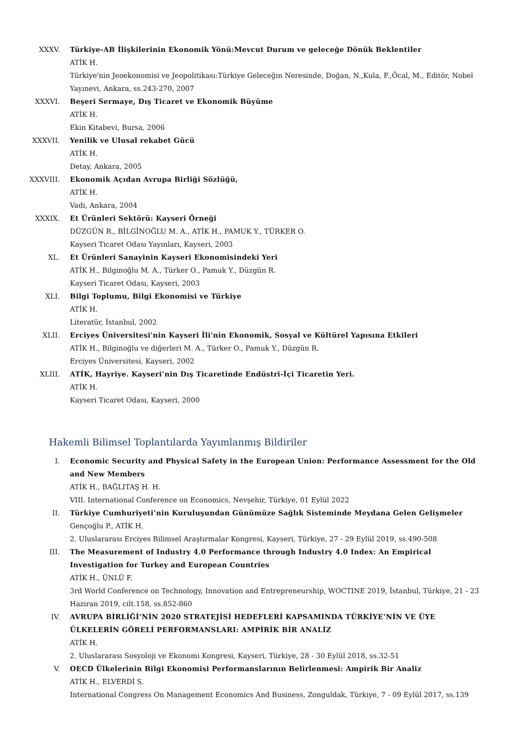XXXV. Türkiye-AB İlişkilerinin Ekonomik Yönü:Mevcut Durum ve geleceğe Dönük Beklentiler
ATİK H.
Türkiye'nin Jeoekonomisi ve Jeopolitikası:Türkiye Geleceğin Neresinde, Doğan, N.,Kula, F.,Öcal, M., Editör, Nobel Yayınevi, Ankara, ss.243-270, 2007
XXXVI. Beşeri Sermaye, Dış Ticaret ve Ekonomik Büyüme
ATİK H.
Ekin Kitabevi, Bursa, 2006
XXXVII. Yenilik ve Ulusal rekabet Gücü
ATİK H.
Detay, Ankara, 2005
XXXVIII. Ekonomik Açıdan Avrupa Birliği Sözlüğü,
ATİK H.
Vadi, Ankara, 2004
XXXIX. Et Ürünleri Sektörü: Kayseri Örneği
DÜZGÜN R., BİLGİNOĞLU M. A., ATİK H., PAMUK Y., TÜRKER O.
Kayseri Ticaret Odası Yayınları, Kayseri, 2003
XL. Et Ürünleri Sanayinin Kayseri Ekonomisindeki Yeri
ATİK H., Bilginoğlu M. A., Türker O., Pamuk Y., Düzgün R.
Kayseri Ticaret Odası, Kayseri, 2003
XLI. Bilgi Toplumu, Bilgi Ekonomisi ve Türkiye
ATİK H.
Literatür, İstanbul, 2002
XLII. Erciyes Üniversitesi'nin Kayseri İli'nin Ekonomik, Sosyal ve Kültürel Yapısına Etkileri
ATİK H., Bilginoğlu ve diğerleri M. A., Türker O., Pamuk Y., Düzgün R.
Erciyes Üniversitesi, Kayseri, 2002
XLIII. ATİK, Hayriye. Kayseri’nin Dış Ticaretinde Endüstri-İçi Ticaretin Yeri.
ATİK H.
Kayseri Ticaret Odası, Kayseri, 2000
Hakemli Bilimsel Toplantılarda Yayımlanmış Bildiriler
I. Economic Security and Physical Safety in the European Union: Performance Assessment for the Old and New Members
ATİK H., BAĞLITAŞ H. H.
VIII. International Conference on Economics, Nevşehir, Türkiye, 01 Eylül 2022
II. Türkiye Cumhuriyeti’nin Kuruluşundan Günümüze Sağlık Sisteminde Meydana Gelen Gelişmeler
Gençoğlu P., ATİK H.
2. Uluslararası Erciyes Bilimsel Araştırmalar Kongresi, Kayseri, Türkiye, 27 - 29 Eylül 2019, ss.490-508
III. The Measurement of Industry 4.0 Performance through Industry 4.0 Index: An Empirical Investigation for Turkey and European Countries
ATİK H., ÜNLÜ F.
3rd World Conference on Technology, Innovation and Entrepreneurship, WOCTINE 2019, İstanbul, Türkiye, 21 - 23 Haziran 2019, cilt.158, ss.852-860
IV. AVRUPA BİRLİĞİ’NİN 2020 STRATEJİSİ HEDEFLERİ KAPSAMINDA TÜRKİYE’NİN VE ÜYE ÜLKELERİN GÖRELİ PERFORMANSLARI: AMPİRİK BİR ANALİZ
ATİK H.
2. Uluslararası Sosyoloji ve Ekonomi Kongresi, Kayseri, Türkiye, 28 - 30 Eylül 2018, ss.32-51
V. OECD Ülkelerinin Bilgi Ekonomisi Performanslarının Belirlenmesi: Ampirik Bir Analiz
ATİK H., ELVERDİ S.
International Congress On Management Economics And Business, Zonguldak, Türkiye, 7 - 09 Eylül 2017, ss.139